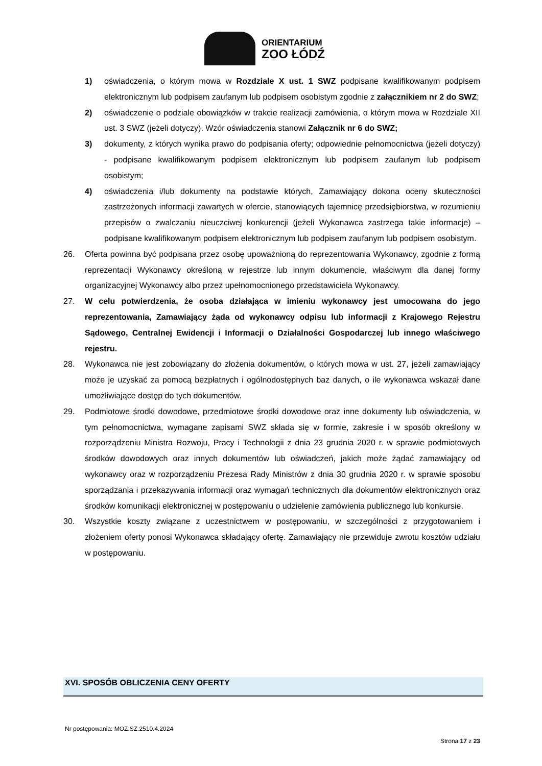ORIENTARIUM
ZOO ŁÓDŹ
1) oświadczenia, o którym mowa w Rozdziale X ust. 1 SWZ podpisane kwalifikowanym podpisem elektronicznym lub podpisem zaufanym lub podpisem osobistym zgodnie z załącznikiem nr 2 do SWZ;
2) oświadczenie o podziale obowiązków w trakcie realizacji zamówienia, o którym mowa w Rozdziale XII ust. 3 SWZ (jeżeli dotyczy). Wzór oświadczenia stanowi Załącznik nr 6 do SWZ;
3) dokumenty, z których wynika prawo do podpisania oferty; odpowiednie pełnomocnictwa (jeżeli dotyczy) - podpisane kwalifikowanym podpisem elektronicznym lub podpisem zaufanym lub podpisem osobistym;
4) oświadczenia i/lub dokumenty na podstawie których, Zamawiający dokona oceny skuteczności zastrzeżonych informacji zawartych w ofercie, stanowiących tajemnicę przedsiębiorstwa, w rozumieniu przepisów o zwalczaniu nieuczciwej konkurencji (jeżeli Wykonawca zastrzega takie informacje) – podpisane kwalifikowanym podpisem elektronicznym lub podpisem zaufanym lub podpisem osobistym.
26. Oferta powinna być podpisana przez osobę upoważnioną do reprezentowania Wykonawcy, zgodnie z formą reprezentacji Wykonawcy określoną w rejestrze lub innym dokumencie, właściwym dla danej formy organizacyjnej Wykonawcy albo przez upełnomocnionego przedstawiciela Wykonawcy.
27. W celu potwierdzenia, że osoba działająca w imieniu wykonawcy jest umocowana do jego reprezentowania, Zamawiający żąda od wykonawcy odpisu lub informacji z Krajowego Rejestru Sądowego, Centralnej Ewidencji i Informacji o Działalności Gospodarczej lub innego właściwego rejestru.
28. Wykonawca nie jest zobowiązany do złożenia dokumentów, o których mowa w ust. 27, jeżeli zamawiający może je uzyskać za pomocą bezpłatnych i ogólnodostępnych baz danych, o ile wykonawca wskazał dane umożliwiające dostęp do tych dokumentów.
29. Podmiotowe środki dowodowe, przedmiotowe środki dowodowe oraz inne dokumenty lub oświadczenia, w tym pełnomocnictwa, wymagane zapisami SWZ składa się w formie, zakresie i w sposób określony w rozporządzeniu Ministra Rozwoju, Pracy i Technologii z dnia 23 grudnia 2020 r. w sprawie podmiotowych środków dowodowych oraz innych dokumentów lub oświadczeń, jakich może żądać zamawiający od wykonawcy oraz w rozporządzeniu Prezesa Rady Ministrów z dnia 30 grudnia 2020 r. w sprawie sposobu sporządzania i przekazywania informacji oraz wymagań technicznych dla dokumentów elektronicznych oraz środków komunikacji elektronicznej w postępowaniu o udzielenie zamówienia publicznego lub konkursie.
30. Wszystkie koszty związane z uczestnictwem w postępowaniu, w szczególności z przygotowaniem i złożeniem oferty ponosi Wykonawca składający ofertę. Zamawiający nie przewiduje zwrotu kosztów udziału w postępowaniu.
XVI. SPOSÓB OBLICZENIA CENY OFERTY
Nr postępowania: MOZ.SZ.2510.4.2024
Strona 17 z 23